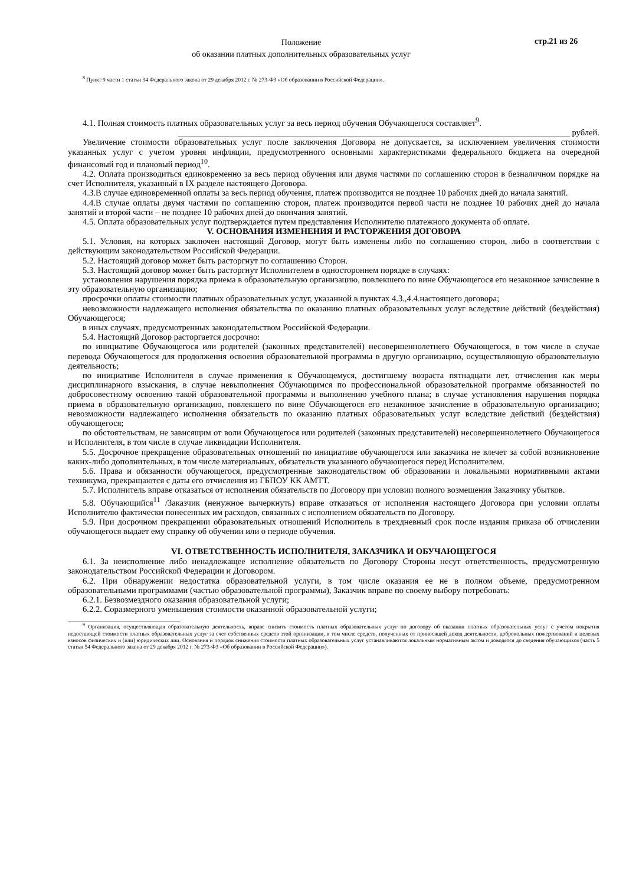Положение
об оказании платных дополнительных образовательных услуг
стр.21 из 26
<sup>8</sup> Пункт 9 части 1 статьи 34 Федерального закона от 29 декабря 2012 г. № 273-ФЗ «Об образовании в Российской Федерации».
4.1. Полная стоимость платных образовательных услуг за весь период обучения Обучающегося составляет<sup>9</sup>.
___________________________________________________________________________________________ рублей.
Увеличение стоимости образовательных услуг после заключения Договора не допускается, за исключением увеличения стоимости указанных услуг с учетом уровня инфляции, предусмотренного основными характеристиками федерального бюджета на очередной финансовый год и плановый период<sup>10</sup>.
4.2. Оплата производиться единовременно за весь период обучения или двумя частями по соглашению сторон в безналичном порядке на счет Исполнителя, указанный в IX разделе настоящего Договора.
4.3.В случае единовременной оплаты за весь период обучения, платеж производится не позднее 10 рабочих дней до начала занятий.
4.4.В случае оплаты двумя частями по соглашению сторон, платеж производится первой части не позднее 10 рабочих дней до начала занятий и второй части – не позднее 10 рабочих дней до окончания занятий.
4.5. Оплата образовательных услуг подтверждается путем представления Исполнителю платежного документа об оплате.
V. ОСНОВАНИЯ ИЗМЕНЕНИЯ И РАСТОРЖЕНИЯ ДОГОВОРА
5.1. Условия, на которых заключен настоящий Договор, могут быть изменены либо по соглашению сторон, либо в соответствии с действующим законодательством Российской Федерации.
5.2. Настоящий договор может быть расторгнут по соглашению Сторон.
5.3. Настоящий договор может быть расторгнут Исполнителем в одностороннем порядке в случаях:
установления нарушения порядка приема в образовательную организацию, повлекшего по вине Обучающегося его незаконное зачисление в эту образовательную организацию;
просрочки оплаты стоимости платных образовательных услуг, указанной в пунктах 4.3.,4.4.настоящего договора;
невозможности надлежащего исполнения обязательства по оказанию платных образовательных услуг вследствие действий (бездействия) Обучающегося;
в иных случаях, предусмотренных законодательством Российской Федерации.
5.4. Настоящий Договор расторгается досрочно:
по инициативе Обучающегося или родителей (законных представителей) несовершеннолетнего Обучающегося, в том числе в случае перевода Обучающегося для продолжения освоения образовательной программы в другую организацию, осуществляющую образовательную деятельность;
по инициативе Исполнителя в случае применения к Обучающемуся, достигшему возраста пятнадцати лет, отчисления как меры дисциплинарного взыскания, в случае невыполнения Обучающимся по профессиональной образовательной программе обязанностей по добросовестному освоению такой образовательной программы и выполнению учебного плана; в случае установления нарушения порядка приема в образовательную организацию, повлекшего по вине Обучающегося его незаконное зачисление в образовательную организацию; невозможности надлежащего исполнения обязательств по оказанию платных образовательных услуг вследствие действий (бездействия) обучающегося;
по обстоятельствам, не зависящим от воли Обучающегося или родителей (законных представителей) несовершеннолетнего Обучающегося и Исполнителя, в том числе в случае ликвидации Исполнителя.
5.5. Досрочное прекращение образовательных отношений по инициативе обучающегося или заказчика не влечет за собой возникновение каких-либо дополнительных, в том числе материальных, обязательств указанного обучающегося перед Исполнителем.
5.6. Права и обязанности обучающегося, предусмотренные законодательством об образовании и локальными нормативными актами техникума, прекращаются с даты его отчисления из ГБПОУ КК АМТТ.
5.7. Исполнитель вправе отказаться от исполнения обязательств по Договору при условии полного возмещения Заказчику убытков.
5.8. Обучающийся<sup>11</sup> /Заказчик (ненужное вычеркнуть) вправе отказаться от исполнения настоящего Договора при условии оплаты Исполнителю фактически понесенных им расходов, связанных с исполнением обязательств по Договору.
5.9. При досрочном прекращении образовательных отношений Исполнитель в трехдневный срок после издания приказа об отчислении обучающегося выдает ему справку об обучении или о периоде обучения.
VI. ОТВЕТСТВЕННОСТЬ ИСПОЛНИТЕЛЯ, ЗАКАЗЧИКА И ОБУЧАЮЩЕГОСЯ
6.1. За неисполнение либо ненадлежащее исполнение обязательств по Договору Стороны несут ответственность, предусмотренную законодательством Российской Федерации и Договором.
6.2. При обнаружении недостатка образовательной услуги, в том числе оказания ее не в полном объеме, предусмотренном образовательными программами (частью образовательной программы), Заказчик вправе по своему выбору потребовать:
6.2.1. Безвозмездного оказания образовательной услуги;
6.2.2. Соразмерного уменьшения стоимости оказанной образовательной услуги;
<sup>9</sup> Организация, осуществляющая образовательную деятельность, вправе снизить стоимость платных образовательных услуг по договору об оказании платных образовательных услуг с учетом покрытия недостающей стоимости платных образовательных услуг за счет собственных средств этой организации, в том числе средств, полученных от приносящей доход деятельности, добровольных пожертвований и целевых взносов физических и (или) юридических лиц. Основания и порядок снижения стоимости платных образовательных услуг устанавливаются локальным нормативным актом и доводятся до сведения обучающихся (часть 5 статьи 54 Федерального закона от 29 декабря 2012 г. № 273-ФЗ «Об образовании в Российской Федерации»).